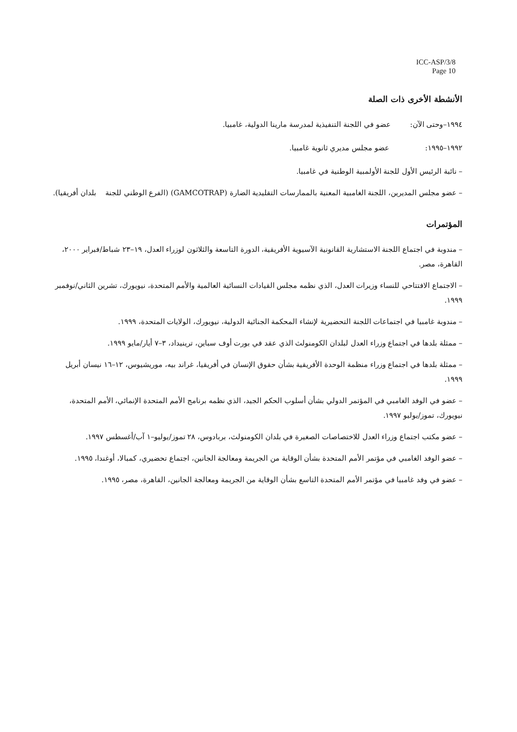ICC-ASP/3/8
Page 10
الأنشطة الأخرى ذات الصلة
١٩٩٤–وحتى الآن: عضو في اللجنة التنفيذية لمدرسة مارينا الدولية، غامبيا.
١٩٩٢–١٩٩٥: عضو مجلس مديري ثانوية غامبيا.
– نائبة الرئيس الأول للجنة الأولمبية الوطنية في غامبيا.
– عضو مجلس المديرين، اللجنة الغامبية المعنية بالممارسات التقليدية الضارة (GAMCOTRAP) (الفرع الوطني للجنة بلدان أفريقيا).
المؤتمرات
– مندوبة في اجتماع اللجنة الاستشارية القانونية الآسيوية الأفريقية، الدورة التاسعة والثلاثون لوزراء العدل، ١٩–٢٣ شباط/فبراير ٢٠٠٠، القاهرة، مصر.
– الاجتماع الافتتاحي للنساء وزيرات العدل، الذي نظمه مجلس القيادات النسائية العالمية والأمم المتحدة، نيويورك، تشرين الثاني/نوفمبر ١٩٩٩.
– مندوبة غامبيا في اجتماعات اللجنة التحضيرية لإنشاء المحكمة الجنائية الدولية، نيويورك، الولايات المتحدة، ١٩٩٩.
– ممثلة بلدها في اجتماع وزراء العدل لبلدان الكومنولث الذي عقد في بورت أوف سباين، ترينيداد، ٣–٧ أيار/مايو ١٩٩٩.
– ممثلة بلدها في اجتماع وزراء منظمة الوحدة الأفريقية بشأن حقوق الإنسان في أفريقيا، غراند بيه، موريشيوس، ١٢–١٦ نيسان أبريل ١٩٩٩.
– عضو في الوفد الغامبي في المؤتمر الدولي بشأن أسلوب الحكم الجيد، الذي نظمه برنامج الأمم المتحدة الإنمائي، الأمم المتحدة، نيويورك، تموز/يوليو ١٩٩٧.
– عضو مكتب اجتماع وزراء العدل للاختصاصات الصغيرة في بلدان الكومنولث، بربادوس، ٢٨ تموز/يوليو–١ آب/أغسطس ١٩٩٧.
– عضو الوفد الغامبي في مؤتمر الأمم المتحدة بشأن الوقاية من الجريمة ومعالجة الجانين، اجتماع تحضيري، كمبالا، أوغندا، ١٩٩٥.
– عضو في وفد غامبيا في مؤتمر الأمم المتحدة التاسع بشأن الوقاية من الجريمة ومعالجة الجانين، القاهرة، مصر، ١٩٩٥.